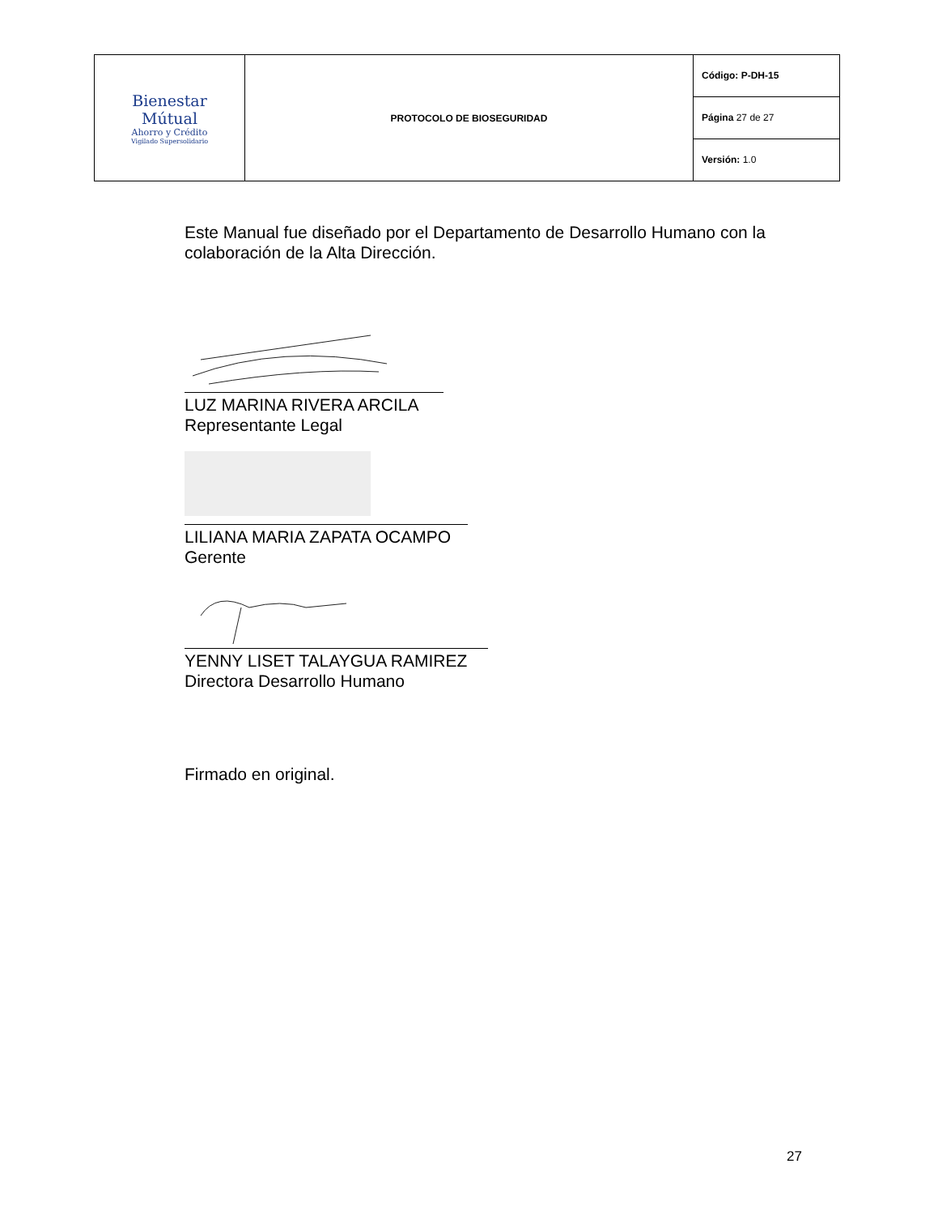| Bienestar Mútual Ahorro y Crédito Vigilado Supersolidario | PROTOCOLO DE BIOSEGURIDAD | Código: P-DH-15 |
| | | Página 27 de 27 |
| | | Versión: 1.0 |
Este Manual fue diseñado por el Departamento de Desarrollo Humano con la colaboración de la Alta Dirección.
LUZ MARINA RIVERA ARCILA
Representante Legal
LILIANA MARIA ZAPATA OCAMPO
Gerente
YENNY LISET TALAYGUA RAMIREZ
Directora Desarrollo Humano
Firmado en original.
27